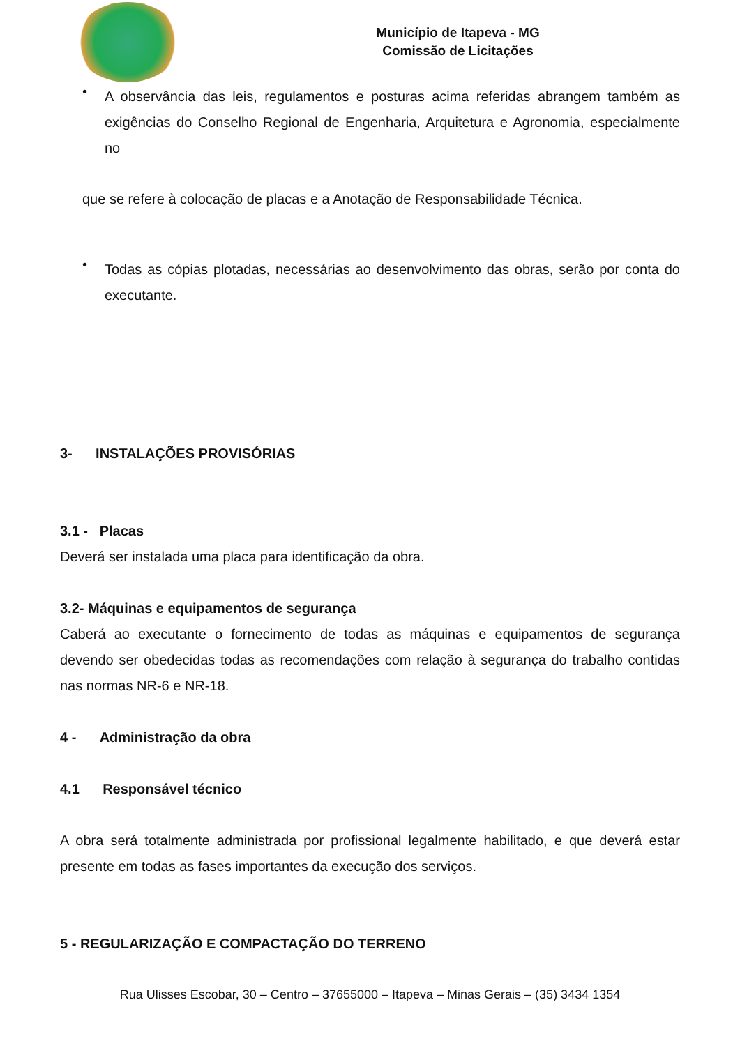Município de Itapeva - MG
Comissão de Licitações
•
A observância das leis, regulamentos e posturas acima referidas abrangem também as exigências do Conselho Regional de Engenharia, Arquitetura e Agronomia, especialmente no
que se refere à colocação de placas e a Anotação de Responsabilidade Técnica.
•
Todas as cópias plotadas, necessárias ao desenvolvimento das obras, serão por conta do executante.
3- INSTALAÇÕES PROVISÓRIAS
3.1 - Placas
Deverá ser instalada uma placa para identificação da obra.
3.2- Máquinas e equipamentos de segurança
Caberá ao executante o fornecimento de todas as máquinas e equipamentos de segurança devendo ser obedecidas todas as recomendações com relação à segurança do trabalho contidas nas normas NR-6 e NR-18.
4 - Administração da obra
4.1 Responsável técnico
A obra será totalmente administrada por profissional legalmente habilitado, e que deverá estar presente em todas as fases importantes da execução dos serviços.
5 - REGULARIZAÇÃO E COMPACTAÇÃO DO TERRENO
Rua Ulisses Escobar, 30 – Centro – 37655000 – Itapeva – Minas Gerais – (35) 3434 1354